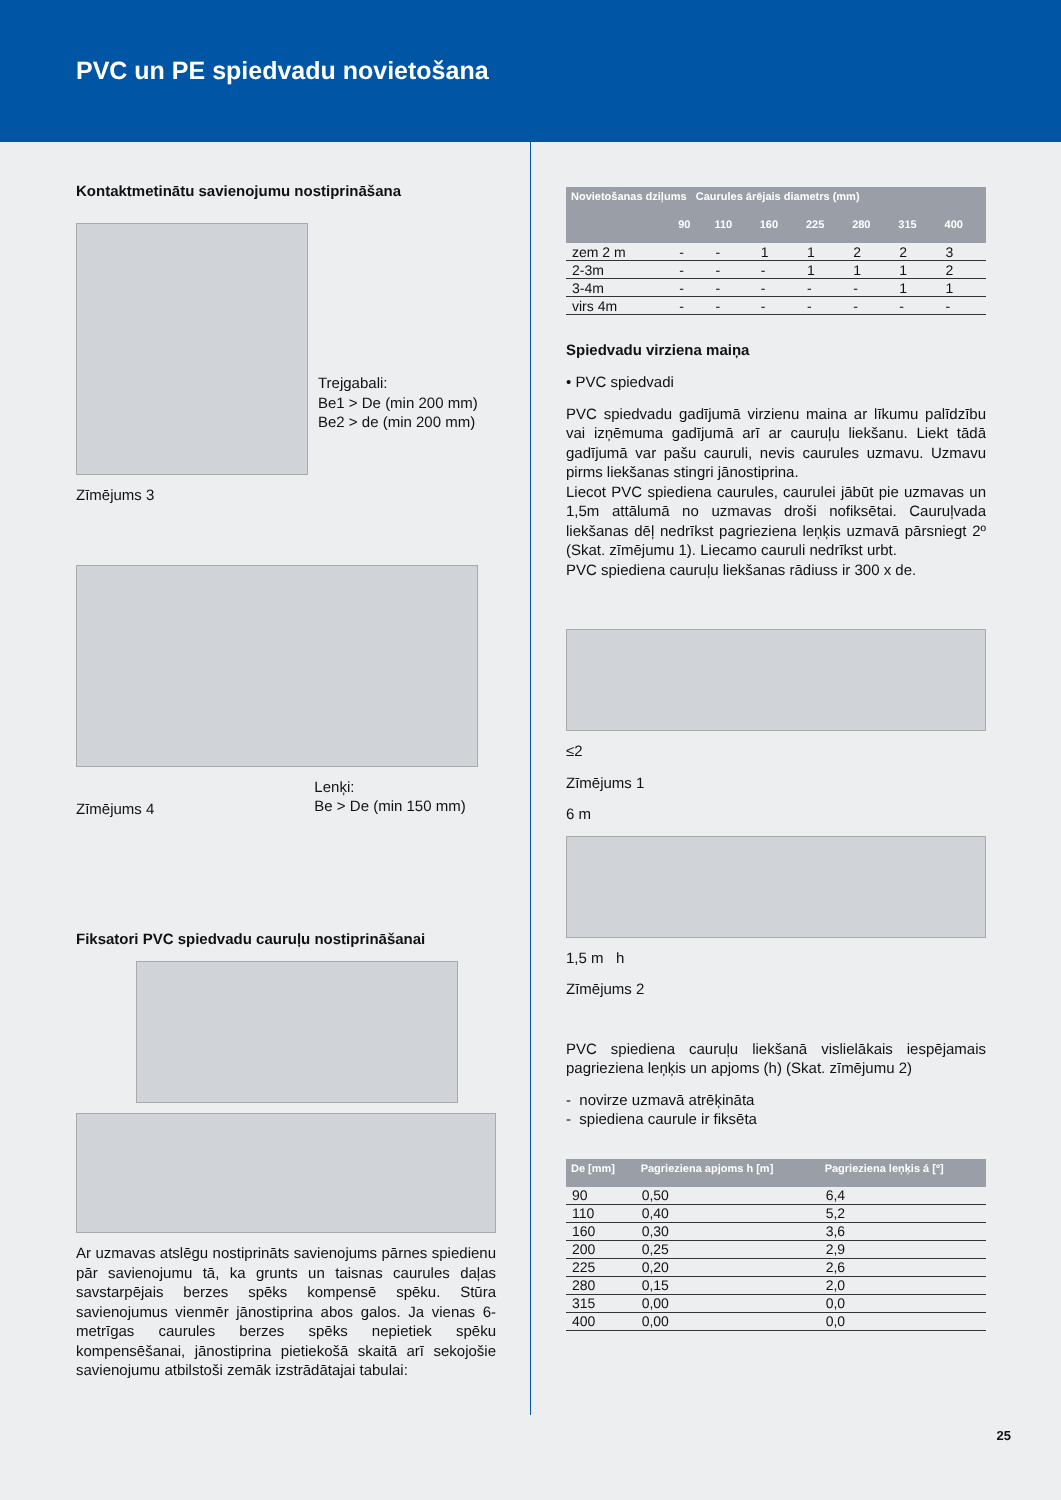PVC un PE spiedvadu novietošana
Kontaktmetinātu savienojumu nostiprināšana
Trejgabali:
Be1 > De (min 200 mm)
Be2 > de (min 200 mm)
Zīmējums 3
Zīmējums 4
Lenķi:
Be > De (min 150 mm)
Fiksatori PVC spiedvadu cauruļu nostiprināšanai
Ar uzmavas atslēgu nostiprināts savienojums pārnes spiedienu pār savienojumu tā, ka grunts un taisnas caurules daļas savstarpējais berzes spēks kompensē spēku. Stūra savienojumus vienmēr jānostiprina abos galos. Ja vienas 6-metrīgas caurules berzes spēks nepietiek spēku kompensēšanai, jānostiprina pietiekošā skaitā arī sekojošie savienojumu atbilstoši zemāk izstrādātajai tabulai:
| Novietošanas dziļums Caurules ārējais diametrs (mm) | | | | | | | |
| --- | --- | --- | --- | --- | --- | --- | --- |
| | 90 | 110 | 160 | 225 | 280 | 315 | 400 |
| zem 2 m | - | - | 1 | 1 | 2 | 2 | 3 |
| 2-3m | - | - | - | 1 | 1 | 1 | 2 |
| 3-4m | - | - | - | - | - | 1 | 1 |
| virs 4m | - | - | - | - | - | - | - |
Spiedvadu virziena maiņa
• PVC spiedvadi
PVC spiedvadu gadījumā virzienu maina ar līkumu palīdzību vai izņēmuma gadījumā arī ar cauruļu liekšanu. Liekt tādā gadījumā var pašu cauruli, nevis caurules uzmavu. Uzmavu pirms liekšanas stingri jānostiprina.
Liecot PVC spiediena caurules, caurulei jābūt pie uzmavas un 1,5m attālumā no uzmavas droši nofiksētai. Cauruļvada liekšanas dēļ nedrīkst pagrieziena leņķis uzmavā pārsniegt 2º (Skat. zīmējumu 1). Liecamo cauruli nedrīkst urbt.
PVC spiediena cauruļu liekšanas rādiuss ir 300 x de.
≤2
Zīmējums 1
6 m
1,5 m h
Zīmējums 2
PVC spiediena cauruļu liekšanā vislielākais iespējamais pagrieziena leņķis un apjoms (h) (Skat. zīmējumu 2)
- novirze uzmavā atrēķināta
- spiediena caurule ir fiksēta
| De [mm] | Pagrieziena apjoms h [m] | Pagrieziena leņķis á [º] |
| --- | --- | --- |
| 90 | 0,50 | 6,4 |
| 110 | 0,40 | 5,2 |
| 160 | 0,30 | 3,6 |
| 200 | 0,25 | 2,9 |
| 225 | 0,20 | 2,6 |
| 280 | 0,15 | 2,0 |
| 315 | 0,00 | 0,0 |
| 400 | 0,00 | 0,0 |
25